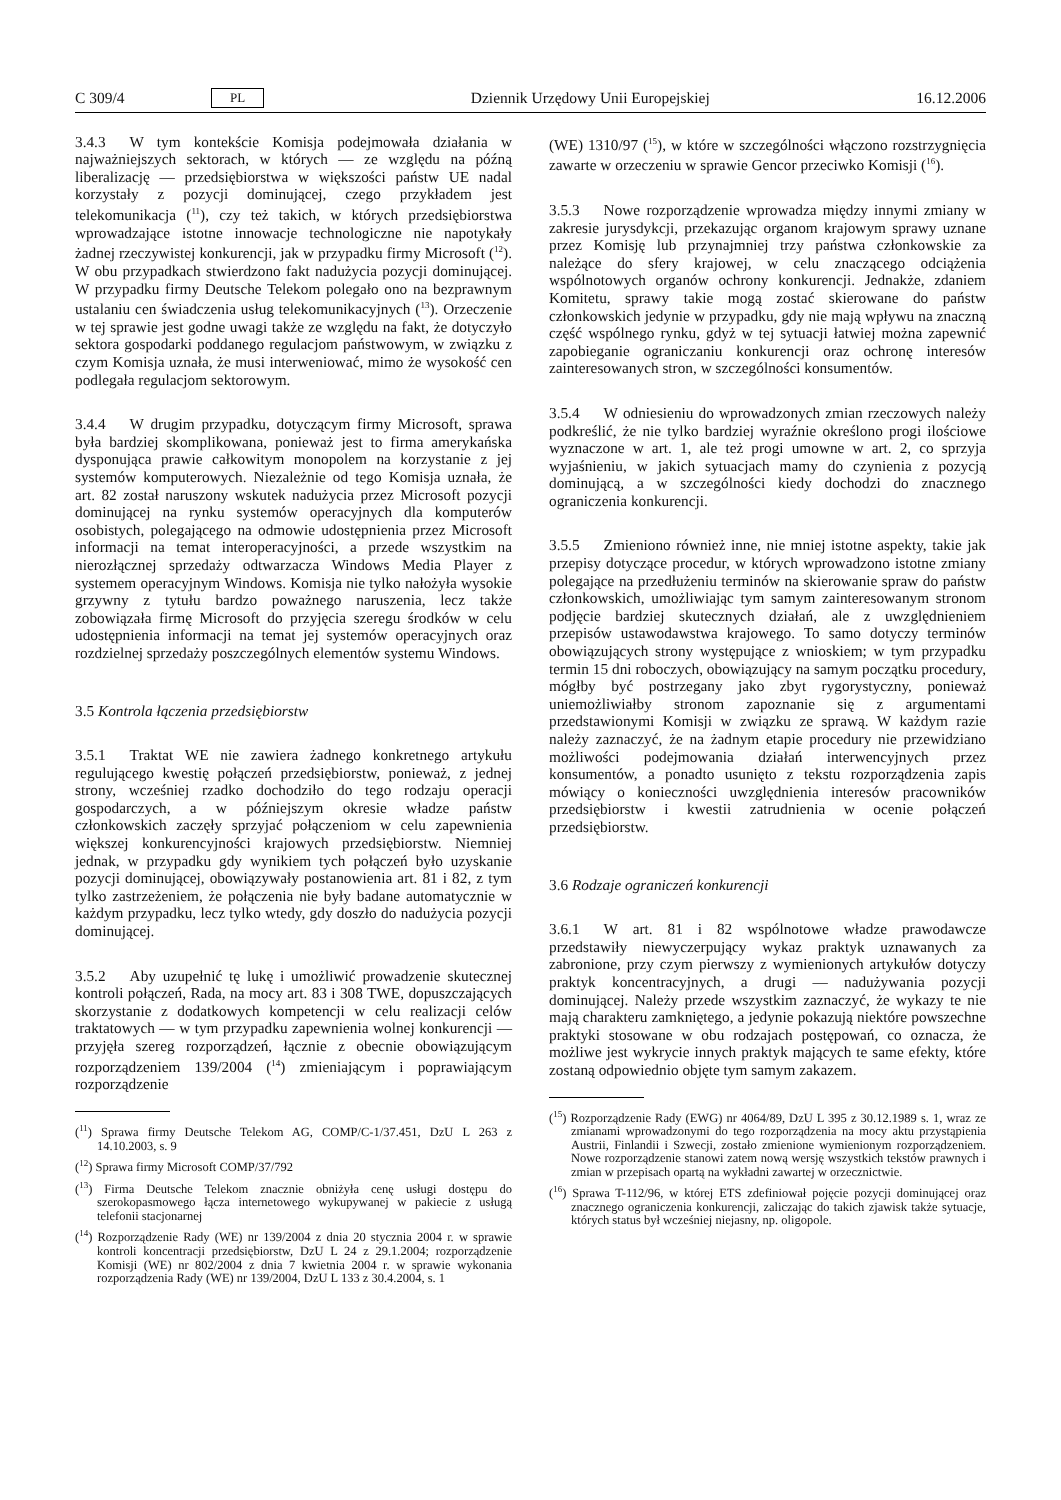C 309/4 PL Dziennik Urzędowy Unii Europejskiej 16.12.2006
3.4.3 W tym kontekście Komisja podejmowała działania w najważniejszych sektorach, w których — ze względu na późną liberalizację — przedsiębiorstwa w większości państw UE nadal korzystały z pozycji dominującej, czego przykładem jest telekomunikacja (<sup>11</sup>), czy też takich, w których przedsiębiorstwa wprowadzające istotne innowacje technologiczne nie napotykały żadnej rzeczywistej konkurencji, jak w przypadku firmy Microsoft (<sup>12</sup>). W obu przypadkach stwierdzono fakt nadużycia pozycji dominującej. W przypadku firmy Deutsche Telekom polegało ono na bezprawnym ustalaniu cen świadczenia usług telekomunikacyjnych (<sup>13</sup>). Orzeczenie w tej sprawie jest godne uwagi także ze względu na fakt, że dotyczyło sektora gospodarki poddanego regulacjom państwowym, w związku z czym Komisja uznała, że musi interweniować, mimo że wysokość cen podlegała regulacjom sektorowym.
3.4.4 W drugim przypadku, dotyczącym firmy Microsoft, sprawa była bardziej skomplikowana, ponieważ jest to firma amerykańska dysponująca prawie całkowitym monopolem na korzystanie z jej systemów komputerowych. Niezależnie od tego Komisja uznała, że art. 82 został naruszony wskutek nadużycia przez Microsoft pozycji dominującej na rynku systemów operacyjnych dla komputerów osobistych, polegającego na odmowie udostępnienia przez Microsoft informacji na temat interoperacyjności, a przede wszystkim na nierozłącznej sprzedaży odtwarzacza Windows Media Player z systemem operacyjnym Windows. Komisja nie tylko nałożyła wysokie grzywny z tytułu bardzo poważnego naruszenia, lecz także zobowiązała firmę Microsoft do przyjęcia szeregu środków w celu udostępnienia informacji na temat jej systemów operacyjnych oraz rozdzielnej sprzedaży poszczególnych elementów systemu Windows.
3.5 Kontrola łączenia przedsiębiorstw
3.5.1 Traktat WE nie zawiera żadnego konkretnego artykułu regulującego kwestię połączeń przedsiębiorstw, ponieważ, z jednej strony, wcześniej rzadko dochodziło do tego rodzaju operacji gospodarczych, a w późniejszym okresie władze państw członkowskich zaczęły sprzyjać połączeniom w celu zapewnienia większej konkurencyjności krajowych przedsiębiorstw. Niemniej jednak, w przypadku gdy wynikiem tych połączeń było uzyskanie pozycji dominującej, obowiązywały postanowienia art. 81 i 82, z tym tylko zastrzeżeniem, że połączenia nie były badane automatycznie w każdym przypadku, lecz tylko wtedy, gdy doszło do nadużycia pozycji dominującej.
3.5.2 Aby uzupełnić tę lukę i umożliwić prowadzenie skutecznej kontroli połączeń, Rada, na mocy art. 83 i 308 TWE, dopuszczających skorzystanie z dodatkowych kompetencji w celu realizacji celów traktatowych — w tym przypadku zapewnienia wolnej konkurencji — przyjęła szereg rozporządzeń, łącznie z obecnie obowiązującym rozporządzeniem 139/2004 (<sup>14</sup>) zmieniającym i poprawiającym rozporządzenie
(<sup>11</sup>) Sprawa firmy Deutsche Telekom AG, COMP/C-1/37.451, DzU L 263 z 14.10.2003, s. 9
(<sup>12</sup>) Sprawa firmy Microsoft COMP/37/792
(<sup>13</sup>) Firma Deutsche Telekom znacznie obniżyła cenę usługi dostępu do szerokopasmowego łącza internetowego wykupywanej w pakiecie z usługą telefonii stacjonarnej
(<sup>14</sup>) Rozporządzenie Rady (WE) nr 139/2004 z dnia 20 stycznia 2004 r. w sprawie kontroli koncentracji przedsiębiorstw, DzU L 24 z 29.1.2004; rozporządzenie Komisji (WE) nr 802/2004 z dnia 7 kwietnia 2004 r. w sprawie wykonania rozporządzenia Rady (WE) nr 139/2004, DzU L 133 z 30.4.2004, s. 1
(WE) 1310/97 (<sup>15</sup>), w które w szczególności włączono rozstrzygnięcia zawarte w orzeczeniu w sprawie Gencor przeciwko Komisji (<sup>16</sup>).
3.5.3 Nowe rozporządzenie wprowadza między innymi zmiany w zakresie jurysdykcji, przekazując organom krajowym sprawy uznane przez Komisję lub przynajmniej trzy państwa członkowskie za należące do sfery krajowej, w celu znaczącego odciążenia wspólnotowych organów ochrony konkurencji. Jednakże, zdaniem Komitetu, sprawy takie mogą zostać skierowane do państw członkowskich jedynie w przypadku, gdy nie mają wpływu na znaczną część wspólnego rynku, gdyż w tej sytuacji łatwiej można zapewnić zapobieganie ograniczaniu konkurencji oraz ochronę interesów zainteresowanych stron, w szczególności konsumentów.
3.5.4 W odniesieniu do wprowadzonych zmian rzeczowych należy podkreślić, że nie tylko bardziej wyraźnie określono progi ilościowe wyznaczone w art. 1, ale też progi umowne w art. 2, co sprzyja wyjaśnieniu, w jakich sytuacjach mamy do czynienia z pozycją dominującą, a w szczególności kiedy dochodzi do znacznego ograniczenia konkurencji.
3.5.5 Zmieniono również inne, nie mniej istotne aspekty, takie jak przepisy dotyczące procedur, w których wprowadzono istotne zmiany polegające na przedłużeniu terminów na skierowanie spraw do państw członkowskich, umożliwiając tym samym zainteresowanym stronom podjęcie bardziej skutecznych działań, ale z uwzględnieniem przepisów ustawodawstwa krajowego. To samo dotyczy terminów obowiązujących strony występujące z wnioskiem; w tym przypadku termin 15 dni roboczych, obowiązujący na samym początku procedury, mógłby być postrzegany jako zbyt rygorystyczny, ponieważ uniemożliwiałby stronom zapoznanie się z argumentami przedstawionymi Komisji w związku ze sprawą. W każdym razie należy zaznaczyć, że na żadnym etapie procedury nie przewidziano możliwości podejmowania działań interwencyjnych przez konsumentów, a ponadto usunięto z tekstu rozporządzenia zapis mówiący o konieczności uwzględnienia interesów pracowników przedsiębiorstw i kwestii zatrudnienia w ocenie połączeń przedsiębiorstw.
3.6 Rodzaje ograniczeń konkurencji
3.6.1 W art. 81 i 82 wspólnotowe władze prawodawcze przedstawiły niewyczerpujący wykaz praktyk uznawanych za zabronione, przy czym pierwszy z wymienionych artykułów dotyczy praktyk koncentracyjnych, a drugi — nadużywania pozycji dominującej. Należy przede wszystkim zaznaczyć, że wykazy te nie mają charakteru zamkniętego, a jedynie pokazują niektóre powszechne praktyki stosowane w obu rodzajach postępowań, co oznacza, że możliwe jest wykrycie innych praktyk mających te same efekty, które zostaną odpowiednio objęte tym samym zakazem.
(<sup>15</sup>) Rozporządzenie Rady (EWG) nr 4064/89, DzU L 395 z 30.12.1989 s. 1, wraz ze zmianami wprowadzonymi do tego rozporządzenia na mocy aktu przystąpienia Austrii, Finlandii i Szwecji, zostało zmienione wymienionym rozporządzeniem. Nowe rozporządzenie stanowi zatem nową wersję wszystkich tekstów prawnych i zmian w przepisach opartą na wykładni zawartej w orzecznictwie.
(<sup>16</sup>) Sprawa T-112/96, w której ETS zdefiniował pojęcie pozycji dominującej oraz znacznego ograniczenia konkurencji, zaliczając do takich zjawisk także sytuacje, których status był wcześniej niejasny, np. oligopole.